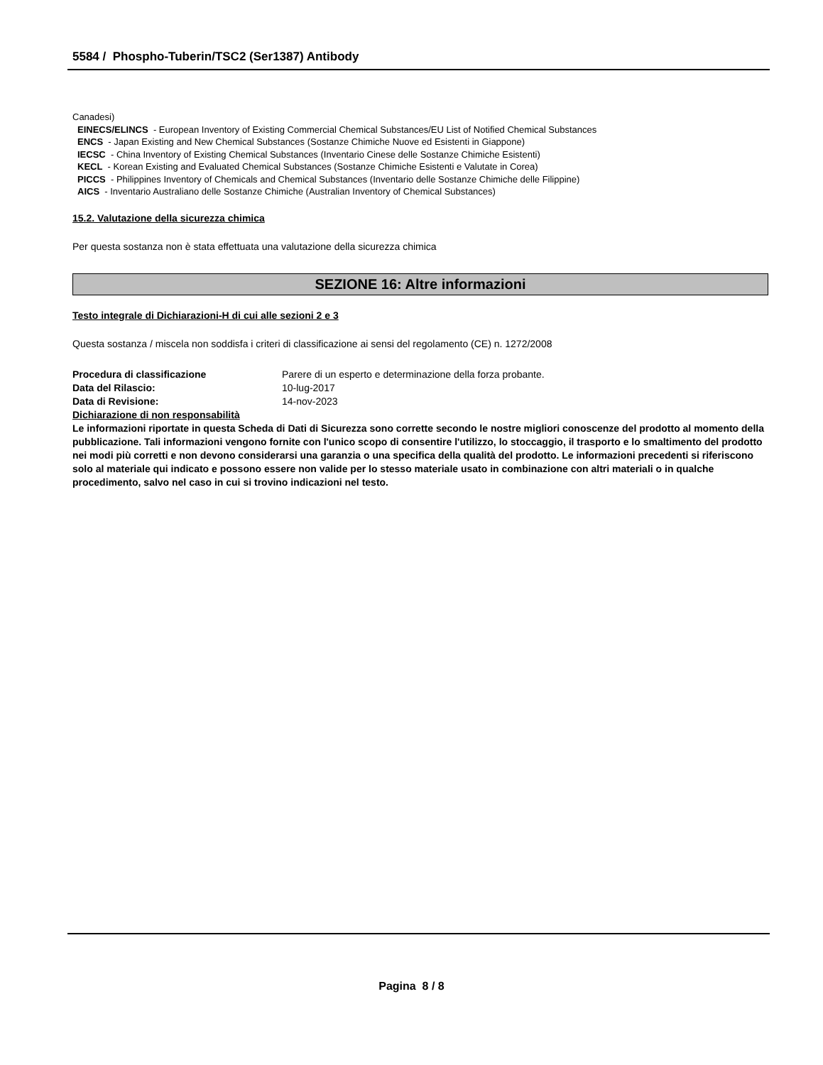5584 / Phospho-Tuberin/TSC2 (Ser1387) Antibody
Canadesi)
EINECS/ELINCS - European Inventory of Existing Commercial Chemical Substances/EU List of Notified Chemical Substances
ENCS - Japan Existing and New Chemical Substances (Sostanze Chimiche Nuove ed Esistenti in Giappone)
IECSC - China Inventory of Existing Chemical Substances (Inventario Cinese delle Sostanze Chimiche Esistenti)
KECL - Korean Existing and Evaluated Chemical Substances (Sostanze Chimiche Esistenti e Valutate in Corea)
PICCS - Philippines Inventory of Chemicals and Chemical Substances (Inventario delle Sostanze Chimiche delle Filippine)
AICS - Inventario Australiano delle Sostanze Chimiche (Australian Inventory of Chemical Substances)
15.2. Valutazione della sicurezza chimica
Per questa sostanza non è stata effettuata una valutazione della sicurezza chimica
SEZIONE 16: Altre informazioni
Testo integrale di Dichiarazioni-H di cui alle sezioni 2 e 3
Questa sostanza / miscela non soddisfa i criteri di classificazione ai sensi del regolamento (CE) n. 1272/2008
Procedura di classificazione Parere di un esperto e determinazione della forza probante.
Data del Rilascio: 10-lug-2017
Data di Revisione: 14-nov-2023
Dichiarazione di non responsabilità
Le informazioni riportate in questa Scheda di Dati di Sicurezza sono corrette secondo le nostre migliori conoscenze del prodotto al momento della pubblicazione. Tali informazioni vengono fornite con l'unico scopo di consentire l'utilizzo, lo stoccaggio, il trasporto e lo smaltimento del prodotto nei modi più corretti e non devono considerarsi una garanzia o una specifica della qualità del prodotto. Le informazioni precedenti si riferiscono solo al materiale qui indicato e possono essere non valide per lo stesso materiale usato in combinazione con altri materiali o in qualche procedimento, salvo nel caso in cui si trovino indicazioni nel testo.
Pagina 8 / 8